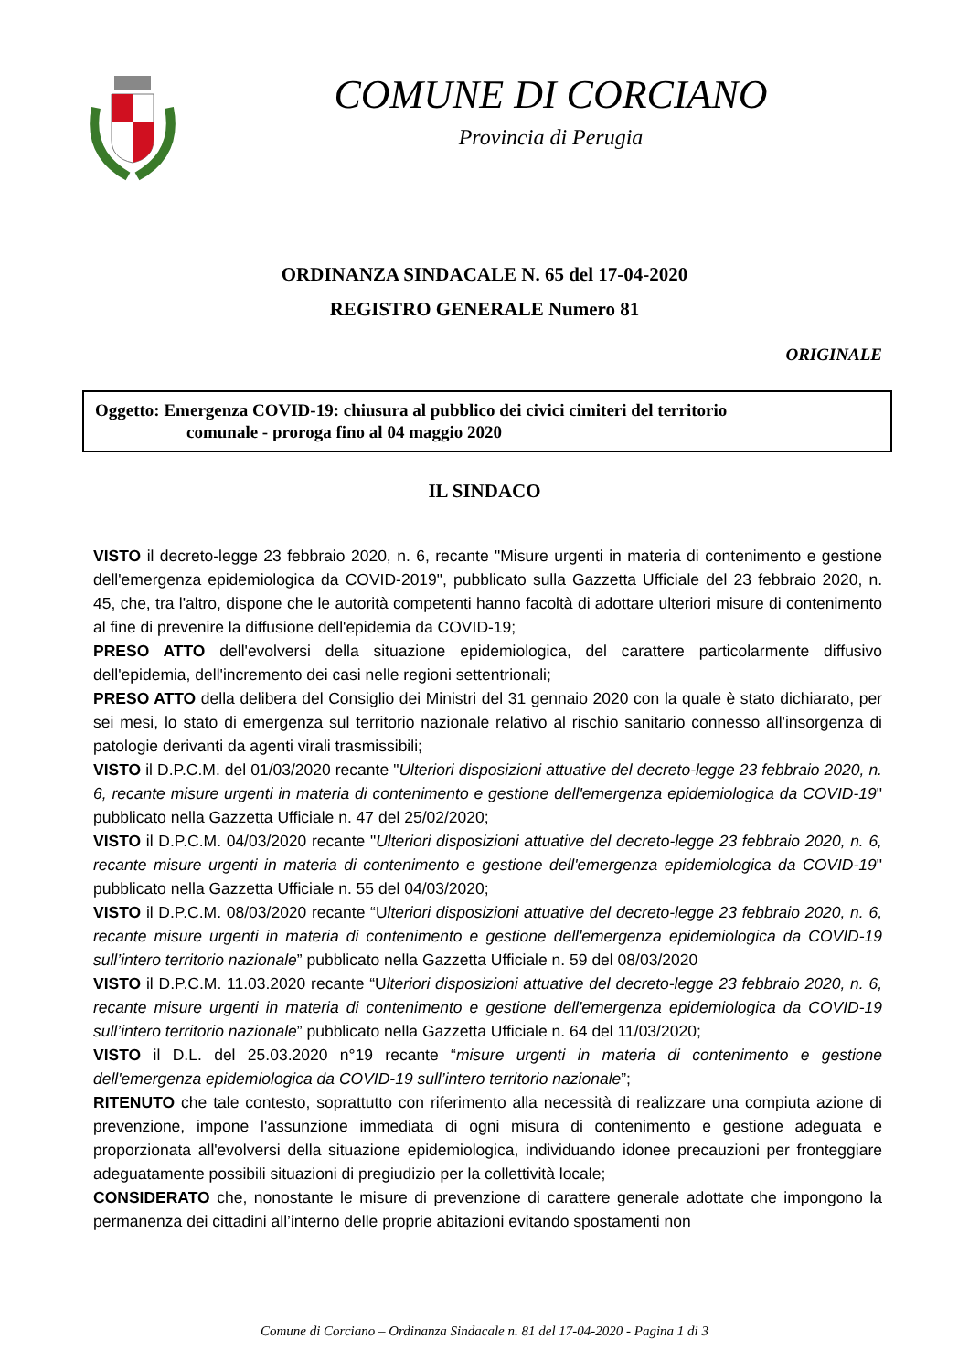COMUNE DI CORCIANO
Provincia di Perugia
ORDINANZA SINDACALE N. 65 del 17-04-2020
REGISTRO GENERALE Numero 81
ORIGINALE
Oggetto: Emergenza COVID-19: chiusura al pubblico dei civici cimiteri del territorio
comunale - proroga fino al 04 maggio 2020
IL SINDACO
VISTO il decreto-legge 23 febbraio 2020, n. 6, recante "Misure urgenti in materia di contenimento e gestione dell'emergenza epidemiologica da COVID-2019", pubblicato sulla Gazzetta Ufficiale del 23 febbraio 2020, n. 45, che, tra l'altro, dispone che le autorità competenti hanno facoltà di adottare ulteriori misure di contenimento al fine di prevenire la diffusione dell'epidemia da COVID-19;
PRESO ATTO dell'evolversi della situazione epidemiologica, del carattere particolarmente diffusivo dell'epidemia, dell'incremento dei casi nelle regioni settentrionali;
PRESO ATTO della delibera del Consiglio dei Ministri del 31 gennaio 2020 con la quale è stato dichiarato, per sei mesi, lo stato di emergenza sul territorio nazionale relativo al rischio sanitario connesso all'insorgenza di patologie derivanti da agenti virali trasmissibili;
VISTO il D.P.C.M. del 01/03/2020 recante "Ulteriori disposizioni attuative del decreto-legge 23 febbraio 2020, n. 6, recante misure urgenti in materia di contenimento e gestione dell'emergenza epidemiologica da COVID-19" pubblicato nella Gazzetta Ufficiale n. 47 del 25/02/2020;
VISTO il D.P.C.M. 04/03/2020 recante "Ulteriori disposizioni attuative del decreto-legge 23 febbraio 2020, n. 6, recante misure urgenti in materia di contenimento e gestione dell'emergenza epidemiologica da COVID-19" pubblicato nella Gazzetta Ufficiale n. 55 del 04/03/2020;
VISTO il D.P.C.M. 08/03/2020 recante “Ulteriori disposizioni attuative del decreto-legge 23 febbraio 2020, n. 6, recante misure urgenti in materia di contenimento e gestione dell'emergenza epidemiologica da COVID-19 sull’intero territorio nazionale” pubblicato nella Gazzetta Ufficiale n. 59 del 08/03/2020
VISTO il D.P.C.M. 11.03.2020 recante “Ulteriori disposizioni attuative del decreto-legge 23 febbraio 2020, n. 6, recante misure urgenti in materia di contenimento e gestione dell'emergenza epidemiologica da COVID-19 sull’intero territorio nazionale” pubblicato nella Gazzetta Ufficiale n. 64 del 11/03/2020;
VISTO il D.L. del 25.03.2020 n°19 recante “misure urgenti in materia di contenimento e gestione dell'emergenza epidemiologica da COVID-19 sull’intero territorio nazionale”;
RITENUTO che tale contesto, soprattutto con riferimento alla necessità di realizzare una compiuta azione di prevenzione, impone l'assunzione immediata di ogni misura di contenimento e gestione adeguata e proporzionata all'evolversi della situazione epidemiologica, individuando idonee precauzioni per fronteggiare adeguatamente possibili situazioni di pregiudizio per la collettività locale;
CONSIDERATO che, nonostante le misure di prevenzione di carattere generale adottate che impongono la permanenza dei cittadini all’interno delle proprie abitazioni evitando spostamenti non
Comune di Corciano – Ordinanza Sindacale n. 81 del 17-04-2020 - Pagina 1 di 3